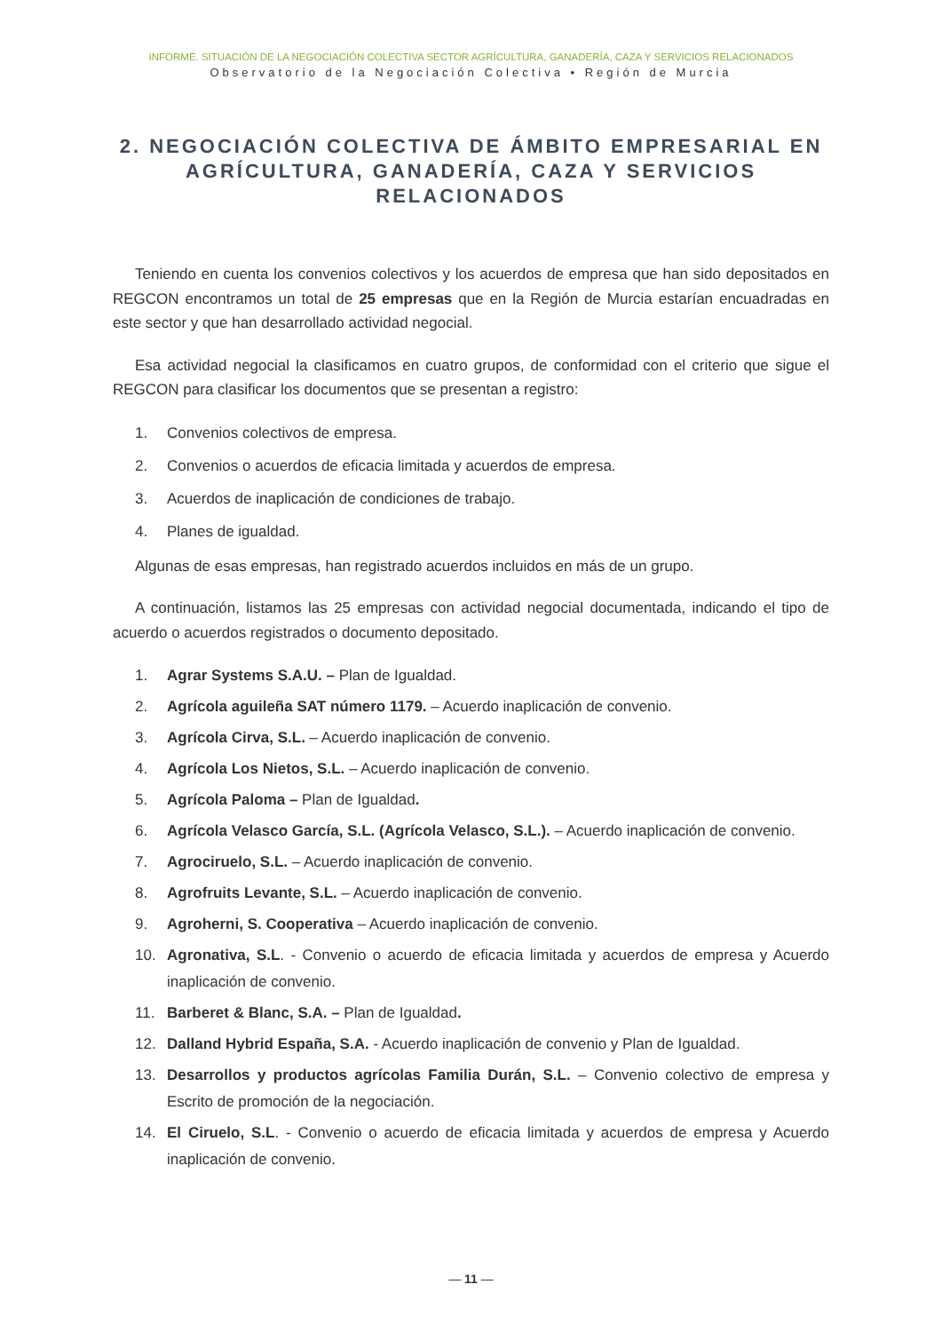INFORME. SITUACIÓN DE LA NEGOCIACIÓN COLECTIVA SECTOR AGRÍCULTURA, GANADERÍA, CAZA Y SERVICIOS RELACIONADOS
Observatorio de la Negociación Colectiva • Región de Murcia
2. NEGOCIACIÓN COLECTIVA DE ÁMBITO EMPRESARIAL EN AGRÍCULTURA, GANADERÍA, CAZA Y SERVICIOS RELACIONADOS
Teniendo en cuenta los convenios colectivos y los acuerdos de empresa que han sido depositados en REGCON encontramos un total de 25 empresas que en la Región de Murcia estarían encuadradas en este sector y que han desarrollado actividad negocial.
Esa actividad negocial la clasificamos en cuatro grupos, de conformidad con el criterio que sigue el REGCON para clasificar los documentos que se presentan a registro:
1. Convenios colectivos de empresa.
2. Convenios o acuerdos de eficacia limitada y acuerdos de empresa.
3. Acuerdos de inaplicación de condiciones de trabajo.
4. Planes de igualdad.
Algunas de esas empresas, han registrado acuerdos incluidos en más de un grupo.
A continuación, listamos las 25 empresas con actividad negocial documentada, indicando el tipo de acuerdo o acuerdos registrados o documento depositado.
1. Agrar Systems S.A.U. – Plan de Igualdad.
2. Agrícola aguileña SAT número 1179. – Acuerdo inaplicación de convenio.
3. Agrícola Cirva, S.L. – Acuerdo inaplicación de convenio.
4. Agrícola Los Nietos, S.L. – Acuerdo inaplicación de convenio.
5. Agrícola Paloma – Plan de Igualdad.
6. Agrícola Velasco García, S.L. (Agrícola Velasco, S.L.). – Acuerdo inaplicación de convenio.
7. Agrociruelo, S.L. – Acuerdo inaplicación de convenio.
8. Agrofruits Levante, S.L. – Acuerdo inaplicación de convenio.
9. Agroherni, S. Cooperativa – Acuerdo inaplicación de convenio.
10. Agronativa, S.L. - Convenio o acuerdo de eficacia limitada y acuerdos de empresa y Acuerdo inaplicación de convenio.
11. Barberet & Blanc, S.A. – Plan de Igualdad.
12. Dalland Hybrid España, S.A. - Acuerdo inaplicación de convenio y Plan de Igualdad.
13. Desarrollos y productos agrícolas Familia Durán, S.L. – Convenio colectivo de empresa y Escrito de promoción de la negociación.
14. El Ciruelo, S.L. - Convenio o acuerdo de eficacia limitada y acuerdos de empresa y Acuerdo inaplicación de convenio.
— 11 —